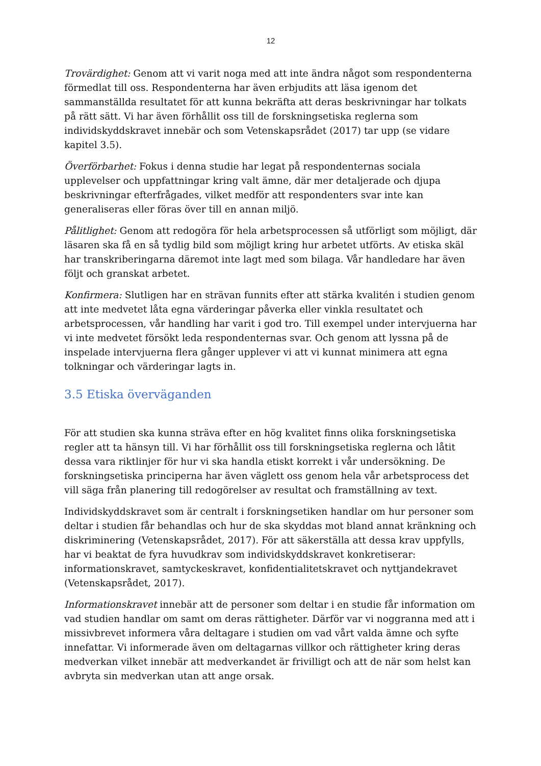12
Trovärdighet: Genom att vi varit noga med att inte ändra något som respondenterna förmedlat till oss. Respondenterna har även erbjudits att läsa igenom det sammanställda resultatet för att kunna bekräfta att deras beskrivningar har tolkats på rätt sätt. Vi har även förhållit oss till de forskningsetiska reglerna som individskyddskravet innebär och som Vetenskapsrådet (2017) tar upp (se vidare kapitel 3.5).
Överförbarhet: Fokus i denna studie har legat på respondenternas sociala upplevelser och uppfattningar kring valt ämne, där mer detaljerade och djupa beskrivningar efterfrågades, vilket medför att respondenters svar inte kan generaliseras eller föras över till en annan miljö.
Pålitlighet: Genom att redogöra för hela arbetsprocessen så utförligt som möjligt, där läsaren ska få en så tydlig bild som möjligt kring hur arbetet utförts. Av etiska skäl har transkriberingarna däremot inte lagt med som bilaga. Vår handledare har även följt och granskat arbetet.
Konfirmera: Slutligen har en strävan funnits efter att stärka kvalitén i studien genom att inte medvetet låta egna värderingar påverka eller vinkla resultatet och arbetsprocessen, vår handling har varit i god tro. Till exempel under intervjuerna har vi inte medvetet försökt leda respondenternas svar. Och genom att lyssna på de inspelade intervjuerna flera gånger upplever vi att vi kunnat minimera att egna tolkningar och värderingar lagts in.
3.5 Etiska överväganden
För att studien ska kunna sträva efter en hög kvalitet finns olika forskningsetiska regler att ta hänsyn till. Vi har förhållit oss till forskningsetiska reglerna och låtit dessa vara riktlinjer för hur vi ska handla etiskt korrekt i vår undersökning. De forskningsetiska principerna har även väglett oss genom hela vår arbetsprocess det vill säga från planering till redogörelser av resultat och framställning av text.
Individskyddskravet som är centralt i forskningsetiken handlar om hur personer som deltar i studien får behandlas och hur de ska skyddas mot bland annat kränkning och diskriminering (Vetenskapsrådet, 2017). För att säkerställa att dessa krav uppfylls, har vi beaktat de fyra huvudkrav som individskyddskravet konkretiserar: informationskravet, samtyckeskravet, konfidentialitetskravet och nyttjandekravet (Vetenskapsrådet, 2017).
Informationskravet innebär att de personer som deltar i en studie får information om vad studien handlar om samt om deras rättigheter. Därför var vi noggranna med att i missivbrevet informera våra deltagare i studien om vad vårt valda ämne och syfte innefattar. Vi informerade även om deltagarnas villkor och rättigheter kring deras medverkan vilket innebär att medverkandet är frivilligt och att de när som helst kan avbryta sin medverkan utan att ange orsak.